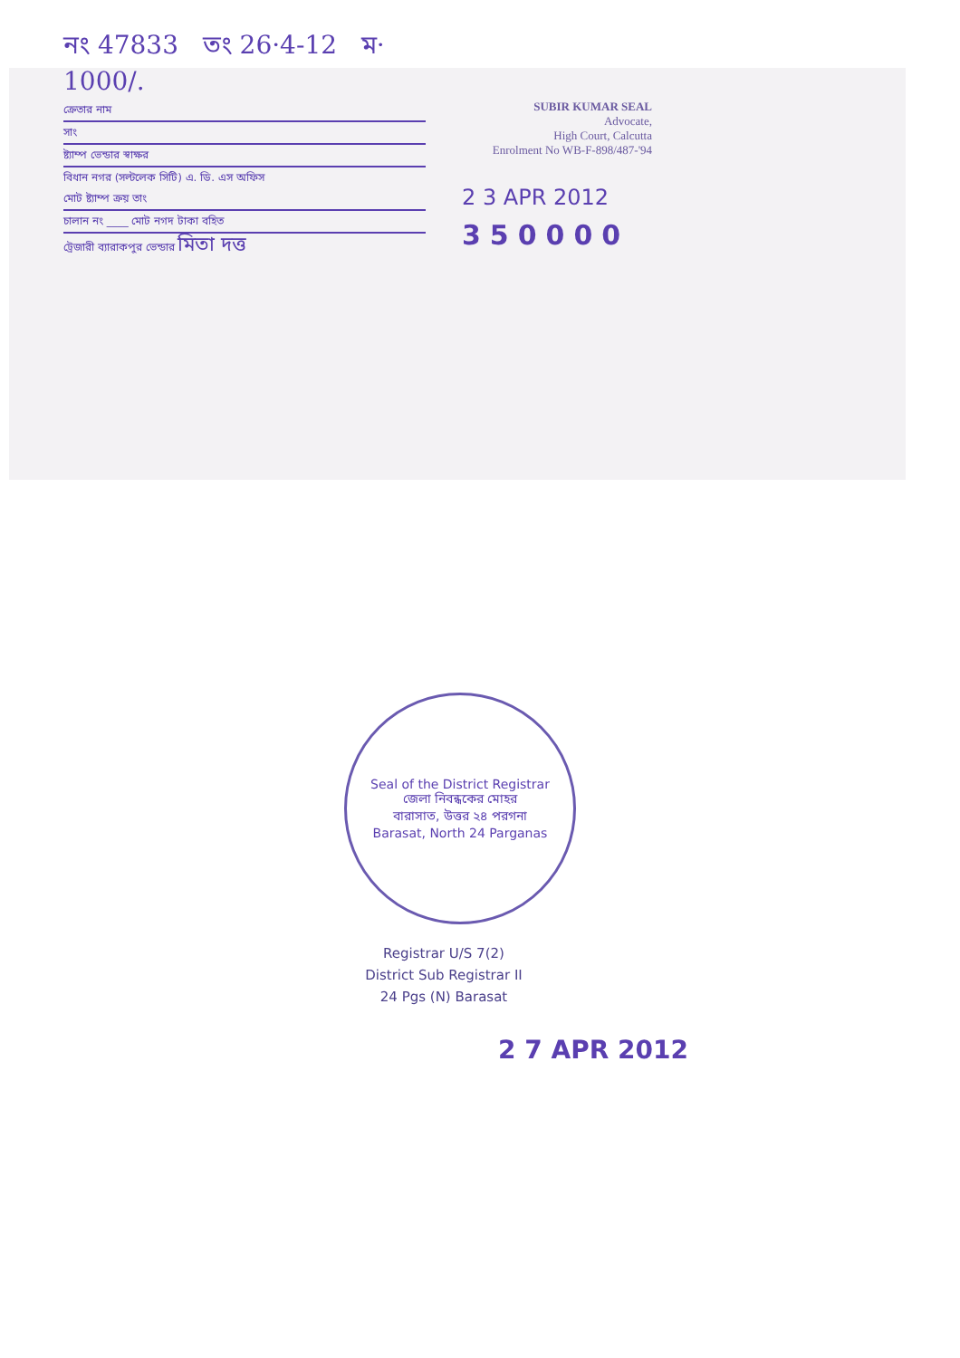নং 47833 তং 26·4-12 ম· 1000/.
ক্রেতার নাম
সাং
ষ্ট্যাম্প ভেন্ডার স্বাক্ষর
বিধান নগর (সল্টলেক সিটি) এ. ডি. এস অফিস
মোট ষ্ট্যাম্প ক্রয় তাং
চালান নং ____ মোট নগদ টাকা বহিত
ট্রেজারী ব্যারাকপুর ভেন্ডার মিতা দত্ত
SUBIR KUMAR SEAL
Advocate,
High Court, Calcutta
Enrolment No WB-F-898/487-'94
2 3 APR 2012
350000
Seal of the District Registrar
জেলা নিবন্ধকের মোহর
বারাসাত, উত্তর ২৪ পরগনা
Barasat, North 24 Parganas
Registrar U/S 7(2)
District Sub Registrar II
24 Pgs (N) Barasat
2 7 APR 2012